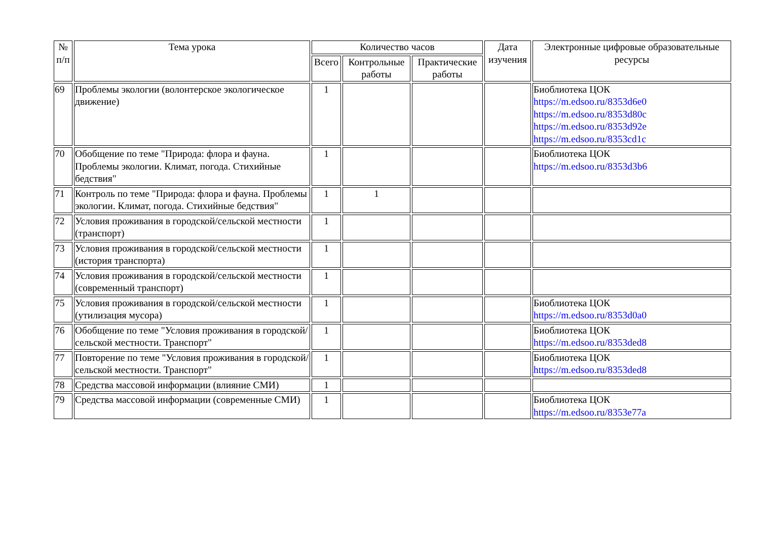| № п/п | Тема урока | Количество часов | | | Дата изучения | Электронные цифровые образовательные ресурсы |
| --- | --- | --- | --- | --- | --- | --- |
| | | Всего | Контрольные работы | Практические работы | | |
| 69 | Проблемы экологии (волонтерское экологическое движение) | 1 | | | | Биоблиотека ЦОК https://m.edsoo.ru/8353d6e0 https://m.edsoo.ru/8353d80c https://m.edsoo.ru/8353d92e https://m.edsoo.ru/8353cd1c |
| 70 | Обобщение по теме "Природа: флора и фауна. Проблемы экологии. Климат, погода. Стихийные бедствия" | 1 | | | | Биоблиотека ЦОК https://m.edsoo.ru/8353d3b6 |
| 71 | Контроль по теме "Природа: флора и фауна. Проблемы экологии. Климат, погода. Стихийные бедствия" | 1 | 1 | | | |
| 72 | Условия проживания в городской/сельской местности (транспорт) | 1 | | | | |
| 73 | Условия проживания в городской/сельской местности (история транспорта) | 1 | | | | |
| 74 | Условия проживания в городской/сельской местности (современный транспорт) | 1 | | | | |
| 75 | Условия проживания в городской/сельской местности (утилизация мусора) | 1 | | | | Биоблиотека ЦОК https://m.edsoo.ru/8353d0a0 |
| 76 | Обобщение по теме "Условия проживания в городской/сельской местности. Транспорт" | 1 | | | | Биоблиотека ЦОК https://m.edsoo.ru/8353ded8 |
| 77 | Повторение по теме "Условия проживания в городской/сельской местности. Транспорт" | 1 | | | | Биоблиотека ЦОК https://m.edsoo.ru/8353ded8 |
| 78 | Средства массовой информации (влияние СМИ) | 1 | | | | |
| 79 | Средства массовой информации (современные СМИ) | 1 | | | | Биоблиотека ЦОК https://m.edsoo.ru/8353e77a |